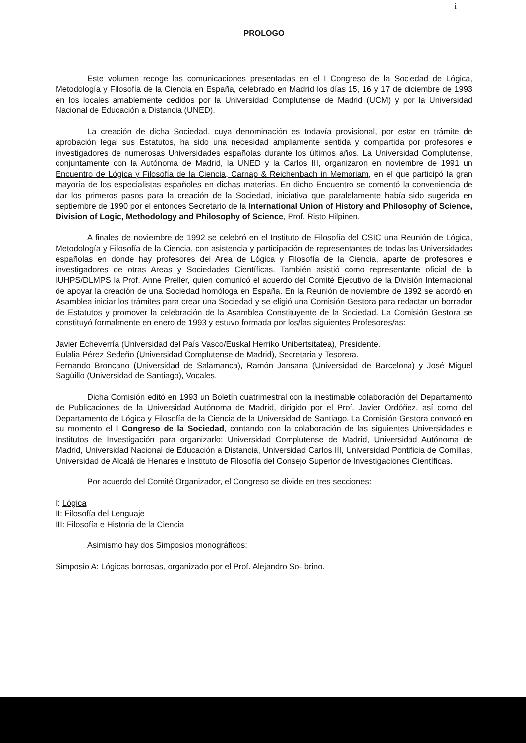i
PROLOGO
Este volumen recoge las comunicaciones presentadas en el I Congreso de la Sociedad de Lógica, Metodología y Filosofía de la Ciencia en España, celebrado en Madrid los días 15, 16 y 17 de diciembre de 1993 en los locales amablemente cedidos por la Universidad Complutense de Madrid (UCM) y por la Universidad Nacional de Educación a Distancia (UNED).
La creación de dicha Sociedad, cuya denominación es todavía provisional, por estar en trámite de aprobación legal sus Estatutos, ha sido una necesidad ampliamente sentida y compartida por profesores e investigadores de numerosas Universidades españolas durante los últimos años. La Universidad Complutense, conjuntamente con la Autónoma de Madrid, la UNED y la Carlos III, organizaron en noviembre de 1991 un Encuentro de Lógica y Filosofía de la Ciencia, Carnap & Reichenbach in Memoriam, en el que participó la gran mayoría de los especialistas españoles en dichas materias. En dicho Encuentro se comentó la conveniencia de dar los primeros pasos para la creación de la Sociedad, iniciativa que paralelamente había sido sugerida en septiembre de 1990 por el entonces Secretario de la International Union of History and Philosophy of Science, Division of Logic, Methodology and Philosophy of Science, Prof. Risto Hilpinen.
A finales de noviembre de 1992 se celebró en el Instituto de Filosofía del CSIC una Reunión de Lógica, Metodología y Filosofía de la Ciencia, con asistencia y participación de representantes de todas las Universidades españolas en donde hay profesores del Area de Lógica y Filosofía de la Ciencia, aparte de profesores e investigadores de otras Areas y Sociedades Científicas. También asistió como representante oficial de la IUHPS/DLMPS la Prof. Anne Preller, quien comunicó el acuerdo del Comité Ejecutivo de la División Internacional de apoyar la creación de una Sociedad homóloga en España. En la Reunión de noviembre de 1992 se acordó en Asamblea iniciar los trámites para crear una Sociedad y se eligió una Comisión Gestora para redactar un borrador de Estatutos y promover la celebración de la Asamblea Constituyente de la Sociedad. La Comisión Gestora se constituyó formalmente en enero de 1993 y estuvo formada por los/las siguientes Profesores/as:
Javier Echeverría (Universidad del País Vasco/Euskal Herriko Unibertsitatea), Presidente.
Eulalia Pérez Sedeño (Universidad Complutense de Madrid), Secretaria y Tesorera.
Fernando Broncano (Universidad de Salamanca), Ramón Jansana (Universidad de Barcelona) y José Miguel Sagüillo (Universidad de Santiago), Vocales.
Dicha Comisión editó en 1993 un Boletín cuatrimestral con la inestimable colaboración del Departamento de Publicaciones de la Universidad Autónoma de Madrid, dirigido por el Prof. Javier Ordóñez, así como del Departamento de Lógica y Filosofía de la Ciencia de la Universidad de Santiago. La Comisión Gestora convocó en su momento el I Congreso de la Sociedad, contando con la colaboración de las siguientes Universidades e Institutos de Investigación para organizarlo: Universidad Complutense de Madrid, Universidad Autónoma de Madrid, Universidad Nacional de Educación a Distancia, Universidad Carlos III, Universidad Pontificia de Comillas, Universidad de Alcalá de Henares e Instituto de Filosofía del Consejo Superior de Investigaciones Científicas.
Por acuerdo del Comité Organizador, el Congreso se divide en tres secciones:
I: Lógica
II: Filosofía del Lenguaje
III: Filosofía e Historia de la Ciencia
Asimismo hay dos Simposios monográficos:
Simposio A: Lógicas borrosas, organizado por el Prof. Alejandro So- brino.